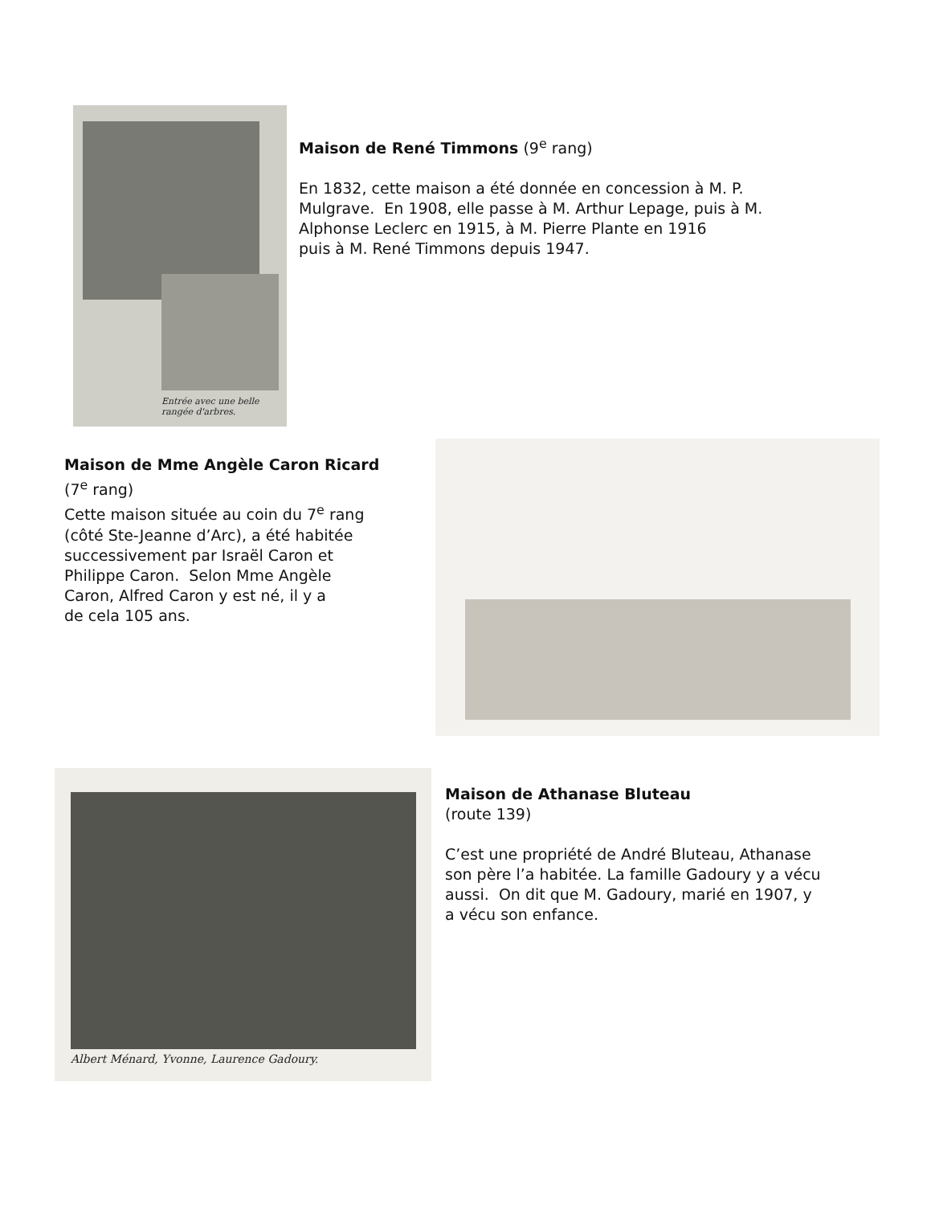Entrée avec une belle rangée d'arbres.
Maison de René Timmons (9<sup>e</sup> rang)
En 1832, cette maison a été donnée en concession à M. P.
Mulgrave. En 1908, elle passe à M. Arthur Lepage, puis à M.
Alphonse Leclerc en 1915, à M. Pierre Plante en 1916
puis à M. René Timmons depuis 1947.
Maison de Mme Angèle Caron Ricard
(7<sup>e</sup> rang)
Cette maison située au coin du 7<sup>e</sup> rang
(côté Ste-Jeanne d’Arc), a été habitée
successivement par Israël Caron et
Philippe Caron. Selon Mme Angèle
Caron, Alfred Caron y est né, il y a
de cela 105 ans.
Albert Ménard, Yvonne, Laurence Gadoury.
Maison de Athanase Bluteau
(route 139)
C’est une propriété de André Bluteau, Athanase
son père l’a habitée. La famille Gadoury y a vécu
aussi. On dit que M. Gadoury, marié en 1907, y
a vécu son enfance.